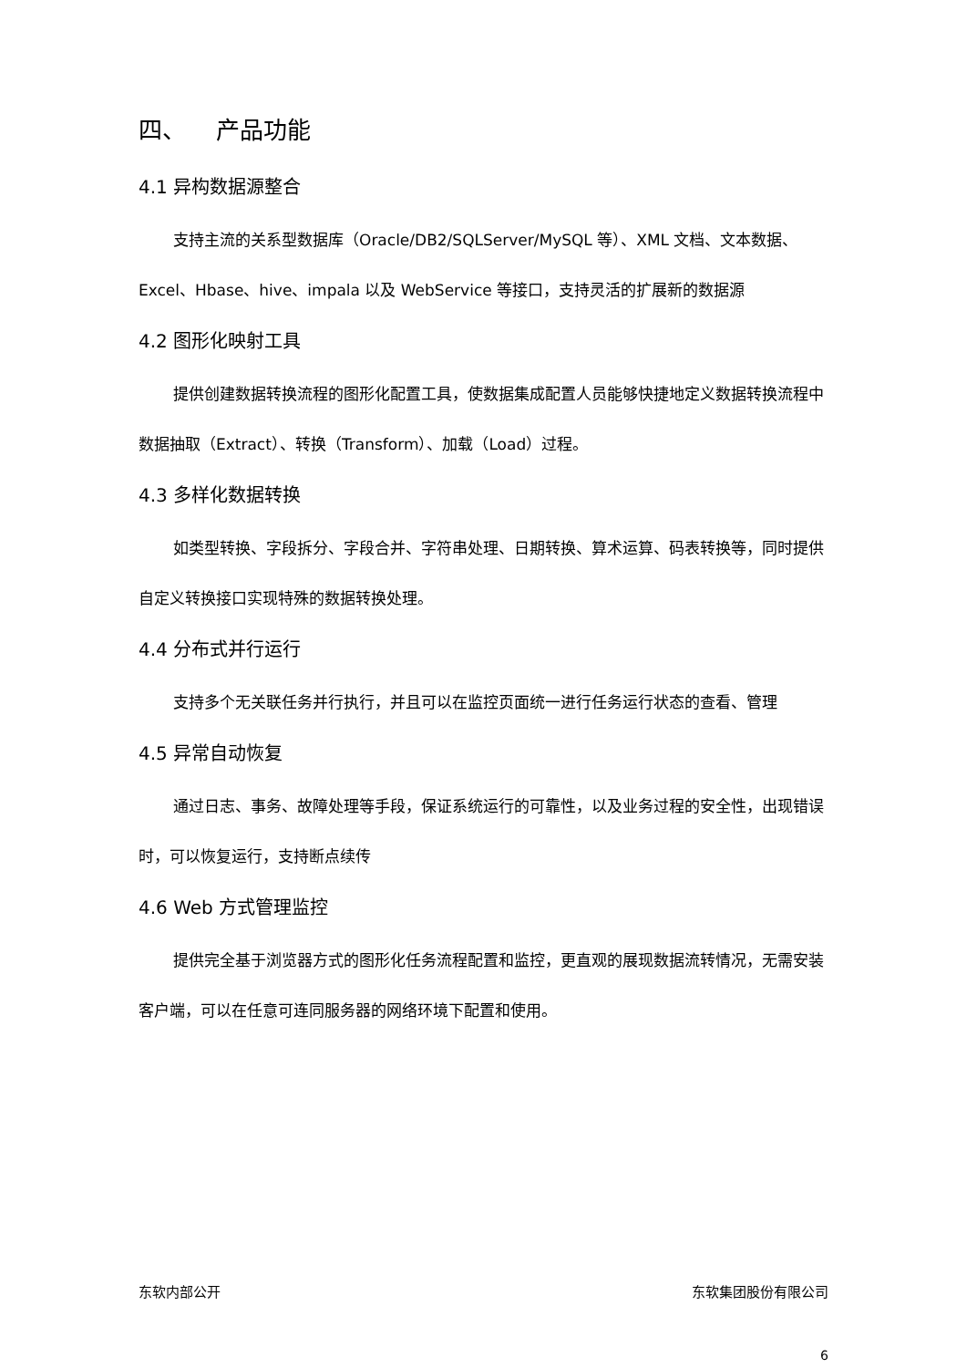四、 产品功能
4.1 异构数据源整合
支持主流的关系型数据库（Oracle/DB2/SQLServer/MySQL 等）、XML 文档、文本数据、Excel、Hbase、hive、impala 以及 WebService 等接口，支持灵活的扩展新的数据源
4.2 图形化映射工具
提供创建数据转换流程的图形化配置工具，使数据集成配置人员能够快捷地定义数据转换流程中数据抽取（Extract）、转换（Transform）、加载（Load）过程。
4.3 多样化数据转换
如类型转换、字段拆分、字段合并、字符串处理、日期转换、算术运算、码表转换等，同时提供自定义转换接口实现特殊的数据转换处理。
4.4 分布式并行运行
支持多个无关联任务并行执行，并且可以在监控页面统一进行任务运行状态的查看、管理
4.5 异常自动恢复
通过日志、事务、故障处理等手段，保证系统运行的可靠性，以及业务过程的安全性，出现错误时，可以恢复运行，支持断点续传
4.6 Web 方式管理监控
提供完全基于浏览器方式的图形化任务流程配置和监控，更直观的展现数据流转情况，无需安装客户端，可以在任意可连同服务器的网络环境下配置和使用。
东软内部公开 东软集团股份有限公司
6